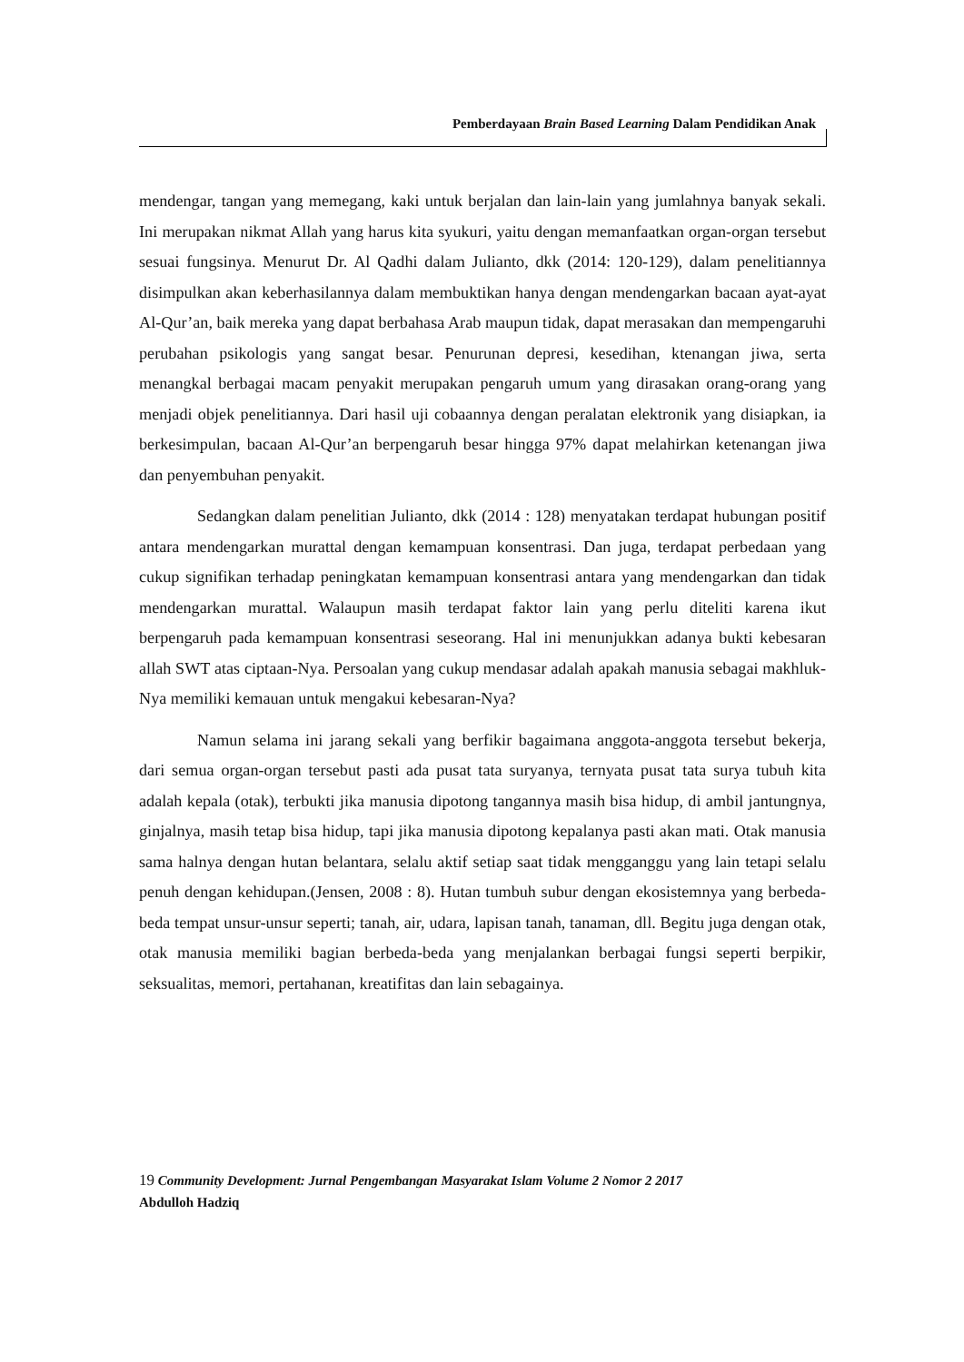Pemberdayaan Brain Based Learning Dalam Pendidikan Anak
mendengar, tangan yang memegang, kaki untuk berjalan dan lain-lain yang jumlahnya banyak sekali. Ini merupakan nikmat Allah yang harus kita syukuri, yaitu dengan memanfaatkan organ-organ tersebut sesuai fungsinya. Menurut Dr. Al Qadhi dalam Julianto, dkk (2014: 120-129), dalam penelitiannya disimpulkan akan keberhasilannya dalam membuktikan hanya dengan mendengarkan bacaan ayat-ayat Al-Qur’an, baik mereka yang dapat berbahasa Arab maupun tidak, dapat merasakan dan mempengaruhi perubahan psikologis yang sangat besar. Penurunan depresi, kesedihan, ktenangan jiwa, serta menangkal berbagai macam penyakit merupakan pengaruh umum yang dirasakan orang-orang yang menjadi objek penelitiannya. Dari hasil uji cobaannya dengan peralatan elektronik yang disiapkan, ia berkesimpulan, bacaan Al-Qur’an berpengaruh besar hingga 97% dapat melahirkan ketenangan jiwa dan penyembuhan penyakit.
Sedangkan dalam penelitian Julianto, dkk (2014 : 128) menyatakan terdapat hubungan positif antara mendengarkan murattal dengan kemampuan konsentrasi. Dan juga, terdapat perbedaan yang cukup signifikan terhadap peningkatan kemampuan konsentrasi antara yang mendengarkan dan tidak mendengarkan murattal. Walaupun masih terdapat faktor lain yang perlu diteliti karena ikut berpengaruh pada kemampuan konsentrasi seseorang. Hal ini menunjukkan adanya bukti kebesaran allah SWT atas ciptaan-Nya. Persoalan yang cukup mendasar adalah apakah manusia sebagai makhluk-Nya memiliki kemauan untuk mengakui kebesaran-Nya?
Namun selama ini jarang sekali yang berfikir bagaimana anggota-anggota tersebut bekerja, dari semua organ-organ tersebut pasti ada pusat tata suryanya, ternyata pusat tata surya tubuh kita adalah kepala (otak), terbukti jika manusia dipotong tangannya masih bisa hidup, di ambil jantungnya, ginjalnya, masih tetap bisa hidup, tapi jika manusia dipotong kepalanya pasti akan mati. Otak manusia sama halnya dengan hutan belantara, selalu aktif setiap saat tidak mengganggu yang lain tetapi selalu penuh dengan kehidupan.(Jensen, 2008 : 8). Hutan tumbuh subur dengan ekosistemnya yang berbeda-beda tempat unsur-unsur seperti; tanah, air, udara, lapisan tanah, tanaman, dll. Begitu juga dengan otak, otak manusia memiliki bagian berbeda-beda yang menjalankan berbagai fungsi seperti berpikir, seksualitas, memori, pertahanan, kreatifitas dan lain sebagainya.
19 Community Development: Jurnal Pengembangan Masyarakat Islam Volume 2 Nomor 2 2017
Abdulloh Hadziq